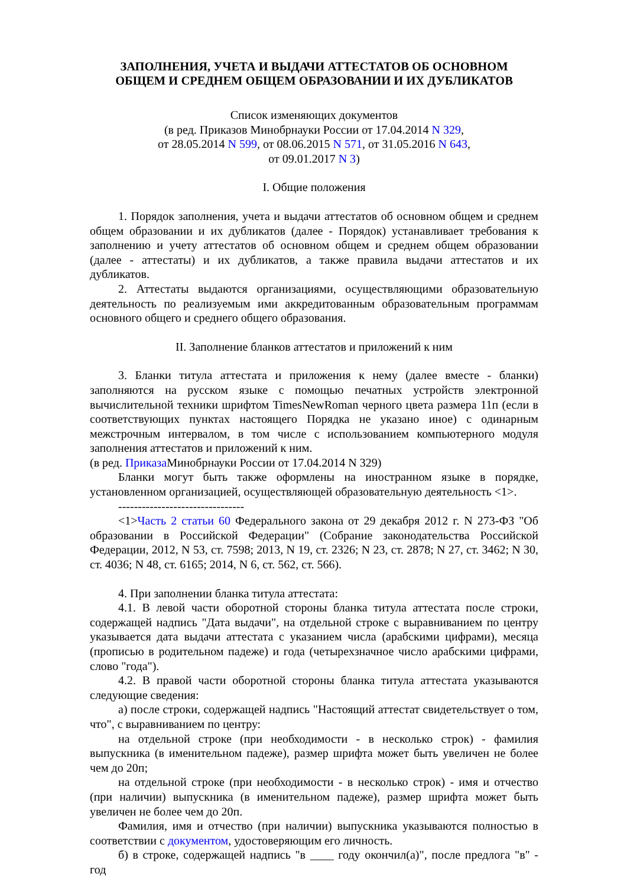ЗАПОЛНЕНИЯ, УЧЕТА И ВЫДАЧИ АТТЕСТАТОВ ОБ ОСНОВНОМ
ОБЩЕМ И СРЕДНЕМ ОБЩЕМ ОБРАЗОВАНИИ И ИХ ДУБЛИКАТОВ
Список изменяющих документов
(в ред. Приказов Минобрнауки России от 17.04.2014 N 329,
от 28.05.2014 N 599, от 08.06.2015 N 571, от 31.05.2016 N 643,
от 09.01.2017 N 3)
I. Общие положения
1. Порядок заполнения, учета и выдачи аттестатов об основном общем и среднем общем образовании и их дубликатов (далее - Порядок) устанавливает требования к заполнению и учету аттестатов об основном общем и среднем общем образовании (далее - аттестаты) и их дубликатов, а также правила выдачи аттестатов и их дубликатов.
2. Аттестаты выдаются организациями, осуществляющими образовательную деятельность по реализуемым ими аккредитованным образовательным программам основного общего и среднего общего образования.
II. Заполнение бланков аттестатов и приложений к ним
3. Бланки титула аттестата и приложения к нему (далее вместе - бланки) заполняются на русском языке с помощью печатных устройств электронной вычислительной техники шрифтом TimesNewRoman черного цвета размера 11п (если в соответствующих пунктах настоящего Порядка не указано иное) с одинарным межстрочным интервалом, в том числе с использованием компьютерного модуля заполнения аттестатов и приложений к ним.
(в ред. Приказа Минобрнауки России от 17.04.2014 N 329)
Бланки могут быть также оформлены на иностранном языке в порядке, установленном организацией, осуществляющей образовательную деятельность <1>.
--------------------------------
<1>Часть 2 статьи 60 Федерального закона от 29 декабря 2012 г. N 273-ФЗ "Об образовании в Российской Федерации" (Собрание законодательства Российской Федерации, 2012, N 53, ст. 7598; 2013, N 19, ст. 2326; N 23, ст. 2878; N 27, ст. 3462; N 30, ст. 4036; N 48, ст. 6165; 2014, N 6, ст. 562, ст. 566).
4. При заполнении бланка титула аттестата:
4.1. В левой части оборотной стороны бланка титула аттестата после строки, содержащей надпись "Дата выдачи", на отдельной строке с выравниванием по центру указывается дата выдачи аттестата с указанием числа (арабскими цифрами), месяца (прописью в родительном падеже) и года (четырехзначное число арабскими цифрами, слово "года").
4.2. В правой части оборотной стороны бланка титула аттестата указываются следующие сведения:
а) после строки, содержащей надпись "Настоящий аттестат свидетельствует о том, что", с выравниванием по центру:
на отдельной строке (при необходимости - в несколько строк) - фамилия выпускника (в именительном падеже), размер шрифта может быть увеличен не более чем до 20п;
на отдельной строке (при необходимости - в несколько строк) - имя и отчество (при наличии) выпускника (в именительном падеже), размер шрифта может быть увеличен не более чем до 20п.
Фамилия, имя и отчество (при наличии) выпускника указываются полностью в соответствии с документом, удостоверяющим его личность.
б) в строке, содержащей надпись "в ____ году окончил(а)", после предлога "в" - год